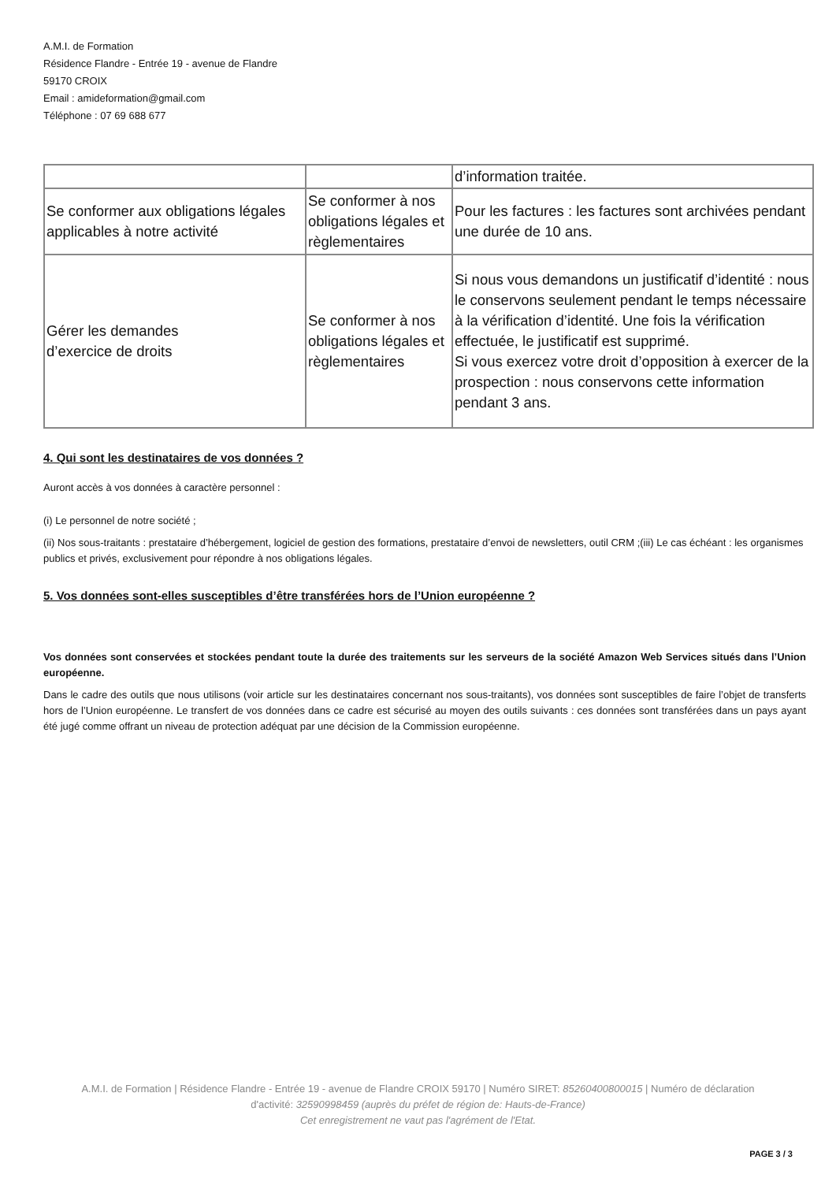A.M.I. de Formation
Résidence Flandre - Entrée 19 - avenue de Flandre
59170 CROIX
Email : amideformation@gmail.com
Téléphone : 07 69 688 677
| | | d’information traitée. |
| Se conformer aux obligations légales applicables à notre activité | Se conformer à nos obligations légales et règlementaires | Pour les factures : les factures sont archivées pendant une durée de 10 ans. |
| Gérer les demandes d’exercice de droits | Se conformer à nos obligations légales et règlementaires | Si nous vous demandons un justificatif d’identité : nous le conservons seulement pendant le temps nécessaire à la vérification d’identité. Une fois la vérification effectuée, le justificatif est supprimé. Si vous exercez votre droit d’opposition à exercer de la prospection : nous conservons cette information pendant 3 ans. |
4. Qui sont les destinataires de vos données ?
Auront accès à vos données à caractère personnel :
(i) Le personnel de notre société ;
(ii) Nos sous-traitants : prestataire d’hébergement, logiciel de gestion des formations, prestataire d’envoi de newsletters, outil CRM ;(iii) Le cas échéant : les organismes publics et privés, exclusivement pour répondre à nos obligations légales.
5. Vos données sont-elles susceptibles d’être transférées hors de l’Union européenne ?
Vos données sont conservées et stockées pendant toute la durée des traitements sur les serveurs de la société Amazon Web Services situés dans l’Union européenne.
Dans le cadre des outils que nous utilisons (voir article sur les destinataires concernant nos sous-traitants), vos données sont susceptibles de faire l’objet de transferts hors de l’Union européenne. Le transfert de vos données dans ce cadre est sécurisé au moyen des outils suivants : ces données sont transférées dans un pays ayant été jugé comme offrant un niveau de protection adéquat par une décision de la Commission européenne.
A.M.I. de Formation | Résidence Flandre - Entrée 19 - avenue de Flandre CROIX 59170 | Numéro SIRET: 85260400800015 | Numéro de déclaration d'activité: 32590998459 (auprès du préfet de région de: Hauts-de-France)
Cet enregistrement ne vaut pas l'agrément de l'Etat.
PAGE 3 / 3